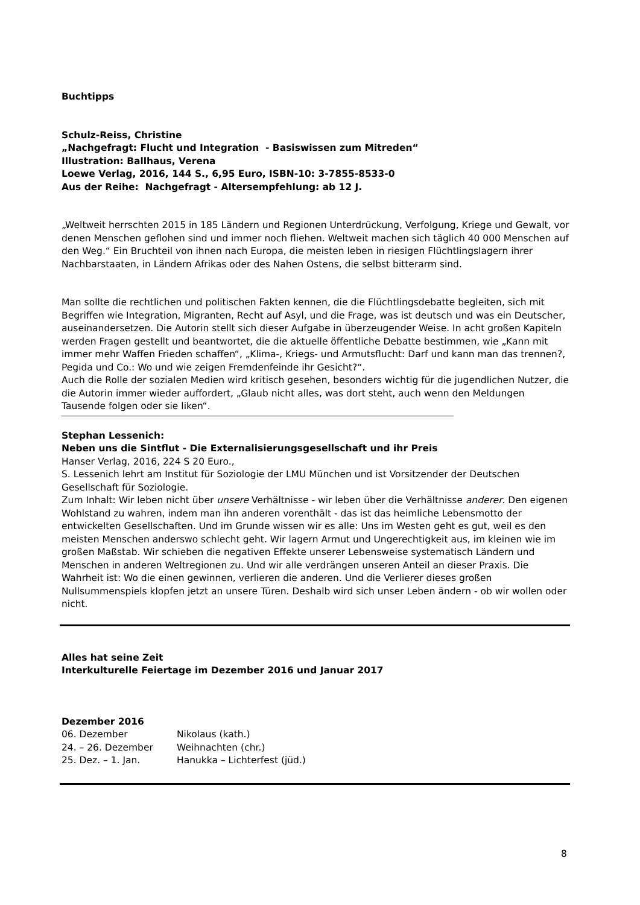Buchtipps
Schulz-Reiss, Christine
„Nachgefragt: Flucht und Integration - Basiswissen zum Mitreden“
Illustration: Ballhaus, Verena
Loewe Verlag, 2016, 144 S., 6,95 Euro, ISBN-10: 3-7855-8533-0
Aus der Reihe: Nachgefragt - Altersempfehlung: ab 12 J.
„Weltweit herrschten 2015 in 185 Ländern und Regionen Unterdrückung, Verfolgung, Kriege und Gewalt, vor denen Menschen geflohen sind und immer noch fliehen. Weltweit machen sich täglich 40 000 Menschen auf den Weg.“ Ein Bruchteil von ihnen nach Europa, die meisten leben in riesigen Flüchtlingslagern ihrer Nachbarstaaten, in Ländern Afrikas oder des Nahen Ostens, die selbst bitterarm sind.
Man sollte die rechtlichen und politischen Fakten kennen, die die Flüchtlingsdebatte begleiten, sich mit Begriffen wie Integration, Migranten, Recht auf Asyl, und die Frage, was ist deutsch und was ein Deutscher, auseinandersetzen. Die Autorin stellt sich dieser Aufgabe in überzeugender Weise. In acht großen Kapiteln werden Fragen gestellt und beantwortet, die die aktuelle öffentliche Debatte bestimmen, wie „Kann mit immer mehr Waffen Frieden schaffen“, „Klima-, Kriegs- und Armutsflucht: Darf und kann man das trennen?, Pegida und Co.: Wo und wie zeigen Fremdenfeinde ihr Gesicht?“.
Auch die Rolle der sozialen Medien wird kritisch gesehen, besonders wichtig für die jugendlichen Nutzer, die die Autorin immer wieder auffordert, „Glaub nicht alles, was dort steht, auch wenn den Meldungen Tausende folgen oder sie liken“.
Stephan Lessenich:
Neben uns die Sintflut - Die Externalisierungsgesellschaft und ihr Preis
Hanser Verlag, 2016, 224 S 20 Euro.,
S. Lessenich lehrt am Institut für Soziologie der LMU München und ist Vorsitzender der Deutschen Gesellschaft für Soziologie.
Zum Inhalt: Wir leben nicht über unsere Verhältnisse - wir leben über die Verhältnisse anderer. Den eigenen Wohlstand zu wahren, indem man ihn anderen vorenthält - das ist das heimliche Lebensmotto der entwickelten Gesellschaften. Und im Grunde wissen wir es alle: Uns im Westen geht es gut, weil es den meisten Menschen anderswo schlecht geht. Wir lagern Armut und Ungerechtigkeit aus, im kleinen wie im großen Maßstab. Wir schieben die negativen Effekte unserer Lebensweise systematisch Ländern und Menschen in anderen Weltregionen zu. Und wir alle verdrängen unseren Anteil an dieser Praxis. Die Wahrheit ist: Wo die einen gewinnen, verlieren die anderen. Und die Verlierer dieses großen Nullsummenspiels klopfen jetzt an unsere Türen. Deshalb wird sich unser Leben ändern - ob wir wollen oder nicht.
Alles hat seine Zeit
Interkulturelle Feiertage im Dezember 2016 und Januar 2017
Dezember 2016
| 06. Dezember | Nikolaus (kath.) |
| 24. – 26. Dezember | Weihnachten (chr.) |
| 25. Dez. – 1. Jan. | Hanukka – Lichterfest (jüd.) |
8